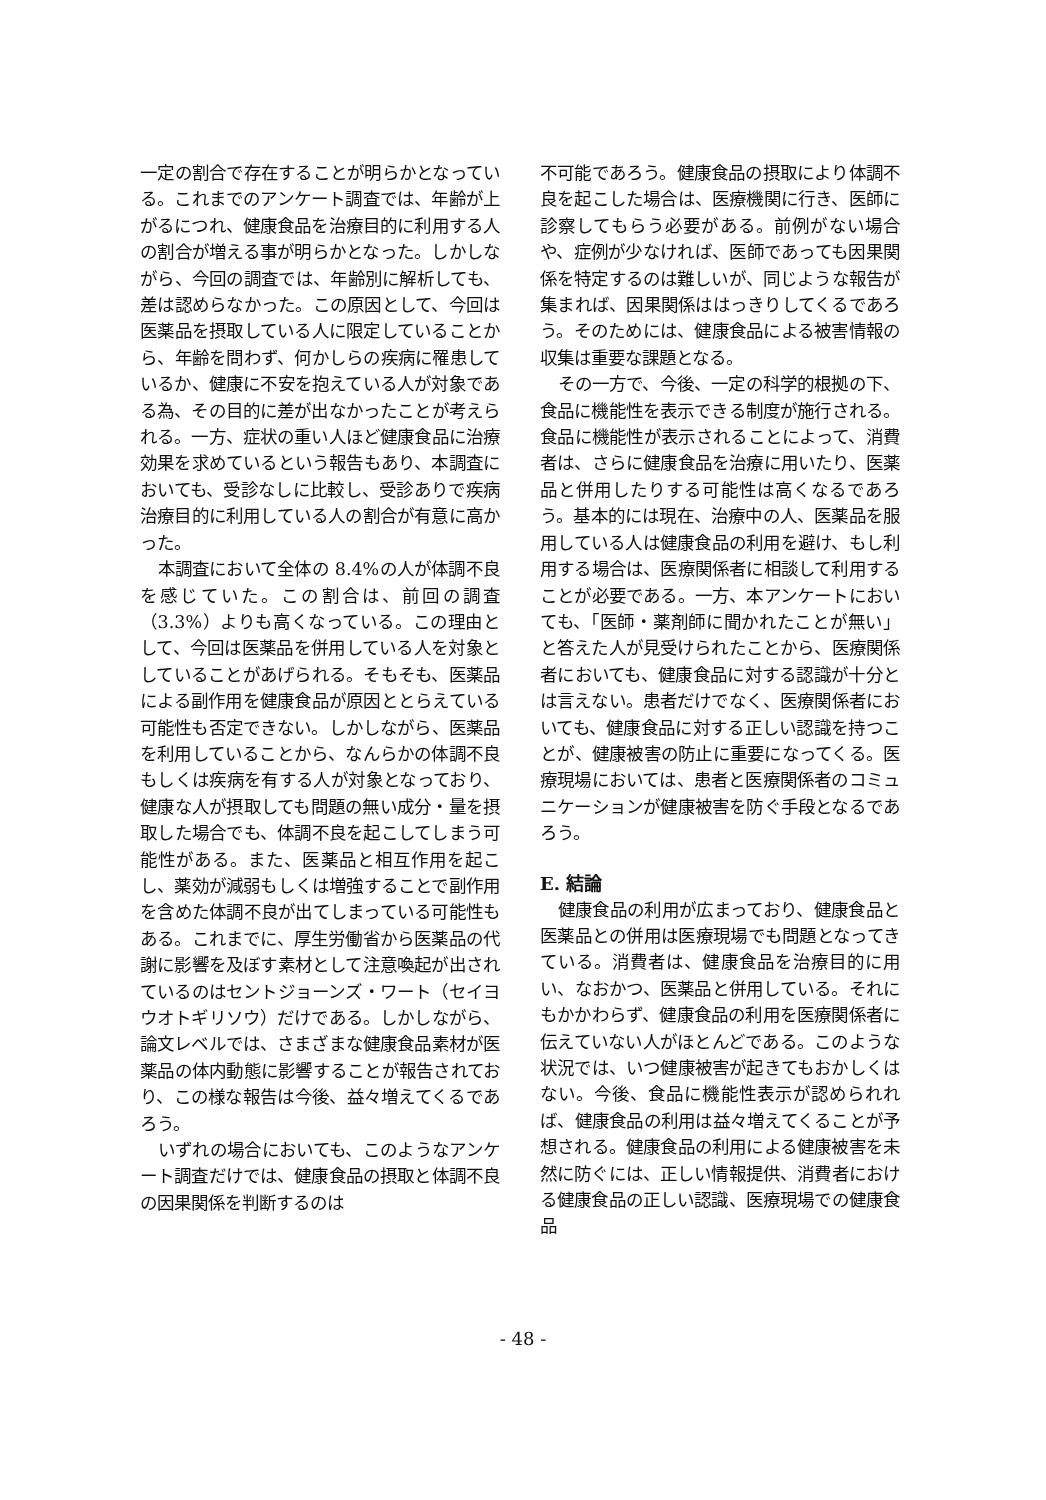一定の割合で存在することが明らかとなっている。これまでのアンケート調査では、年齢が上がるにつれ、健康食品を治療目的に利用する人の割合が増える事が明らかとなった。しかしながら、今回の調査では、年齢別に解析しても、差は認めらなかった。この原因として、今回は医薬品を摂取している人に限定していることから、年齢を問わず、何かしらの疾病に罹患しているか、健康に不安を抱えている人が対象である為、その目的に差が出なかったことが考えられる。一方、症状の重い人ほど健康食品に治療効果を求めているという報告もあり、本調査においても、受診なしに比較し、受診ありで疾病治療目的に利用している人の割合が有意に高かった。
本調査において全体の 8.4%の人が体調不良を感じていた。この割合は、前回の調査（3.3%）よりも高くなっている。この理由として、今回は医薬品を併用している人を対象としていることがあげられる。そもそも、医薬品による副作用を健康食品が原因ととらえている可能性も否定できない。しかしながら、医薬品を利用していることから、なんらかの体調不良もしくは疾病を有する人が対象となっており、健康な人が摂取しても問題の無い成分・量を摂取した場合でも、体調不良を起こしてしまう可能性がある。また、医薬品と相互作用を起こし、薬効が減弱もしくは増強することで副作用を含めた体調不良が出てしまっている可能性もある。これまでに、厚生労働省から医薬品の代謝に影響を及ぼす素材として注意喚起が出されているのはセントジョーンズ・ワート（セイヨウオトギリソウ）だけである。しかしながら、論文レベルでは、さまざまな健康食品素材が医薬品の体内動態に影響することが報告されており、この様な報告は今後、益々増えてくるであろう。
いずれの場合においても、このようなアンケート調査だけでは、健康食品の摂取と体調不良の因果関係を判断するのは
不可能であろう。健康食品の摂取により体調不良を起こした場合は、医療機関に行き、医師に診察してもらう必要がある。前例がない場合や、症例が少なければ、医師であっても因果関係を特定するのは難しいが、同じような報告が集まれば、因果関係ははっきりしてくるであろう。そのためには、健康食品による被害情報の収集は重要な課題となる。
その一方で、今後、一定の科学的根拠の下、食品に機能性を表示できる制度が施行される。食品に機能性が表示されることによって、消費者は、さらに健康食品を治療に用いたり、医薬品と併用したりする可能性は高くなるであろう。基本的には現在、治療中の人、医薬品を服用している人は健康食品の利用を避け、もし利用する場合は、医療関係者に相談して利用することが必要である。一方、本アンケートにおいても、「医師・薬剤師に聞かれたことが無い」と答えた人が見受けられたことから、医療関係者においても、健康食品に対する認識が十分とは言えない。患者だけでなく、医療関係者においても、健康食品に対する正しい認識を持つことが、健康被害の防止に重要になってくる。医療現場においては、患者と医療関係者のコミュニケーションが健康被害を防ぐ手段となるであろう。
E. 結論
健康食品の利用が広まっており、健康食品と医薬品との併用は医療現場でも問題となってきている。消費者は、健康食品を治療目的に用い、なおかつ、医薬品と併用している。それにもかかわらず、健康食品の利用を医療関係者に伝えていない人がほとんどである。このような状況では、いつ健康被害が起きてもおかしくはない。今後、食品に機能性表示が認められれば、健康食品の利用は益々増えてくることが予想される。健康食品の利用による健康被害を未然に防ぐには、正しい情報提供、消費者における健康食品の正しい認識、医療現場での健康食品
- 48 -